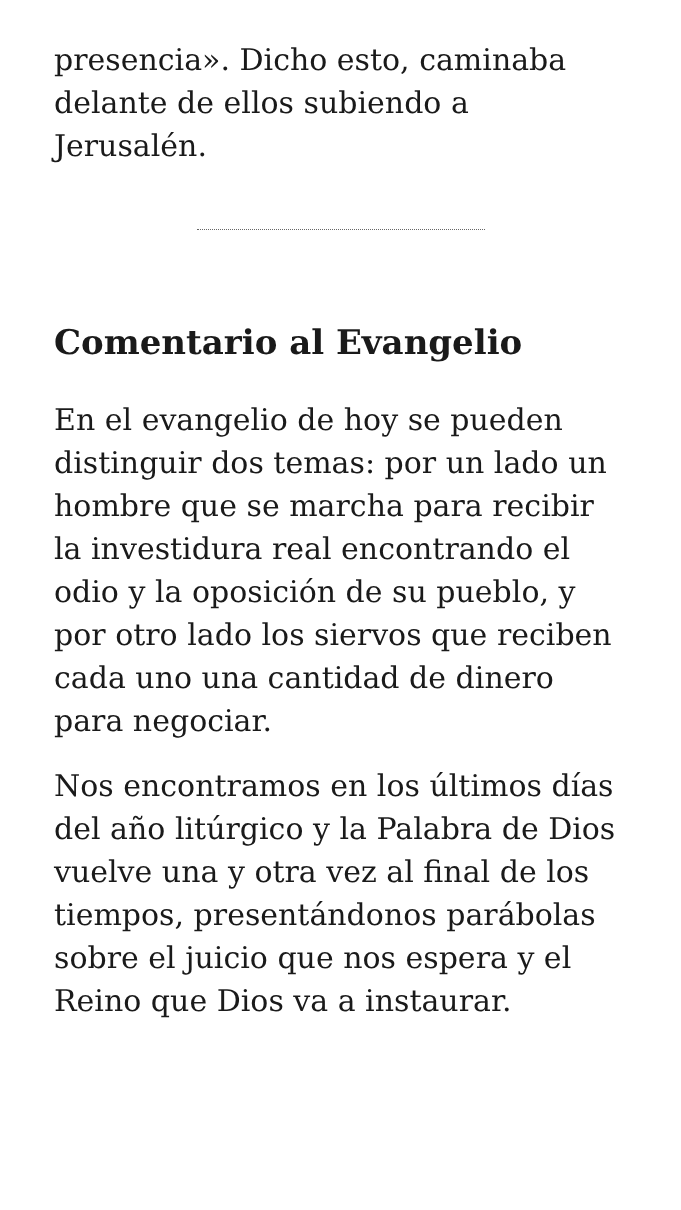presencia». Dicho esto, caminaba delante de ellos subiendo a Jerusalén.
Comentario al Evangelio
En el evangelio de hoy se pueden distinguir dos temas: por un lado un hombre que se marcha para recibir la investidura real encontrando el odio y la oposición de su pueblo, y por otro lado los siervos que reciben cada uno una cantidad de dinero para negociar.
Nos encontramos en los últimos días del año litúrgico y la Palabra de Dios vuelve una y otra vez al final de los tiempos, presentándonos parábolas sobre el juicio que nos espera y el Reino que Dios va a instaurar.